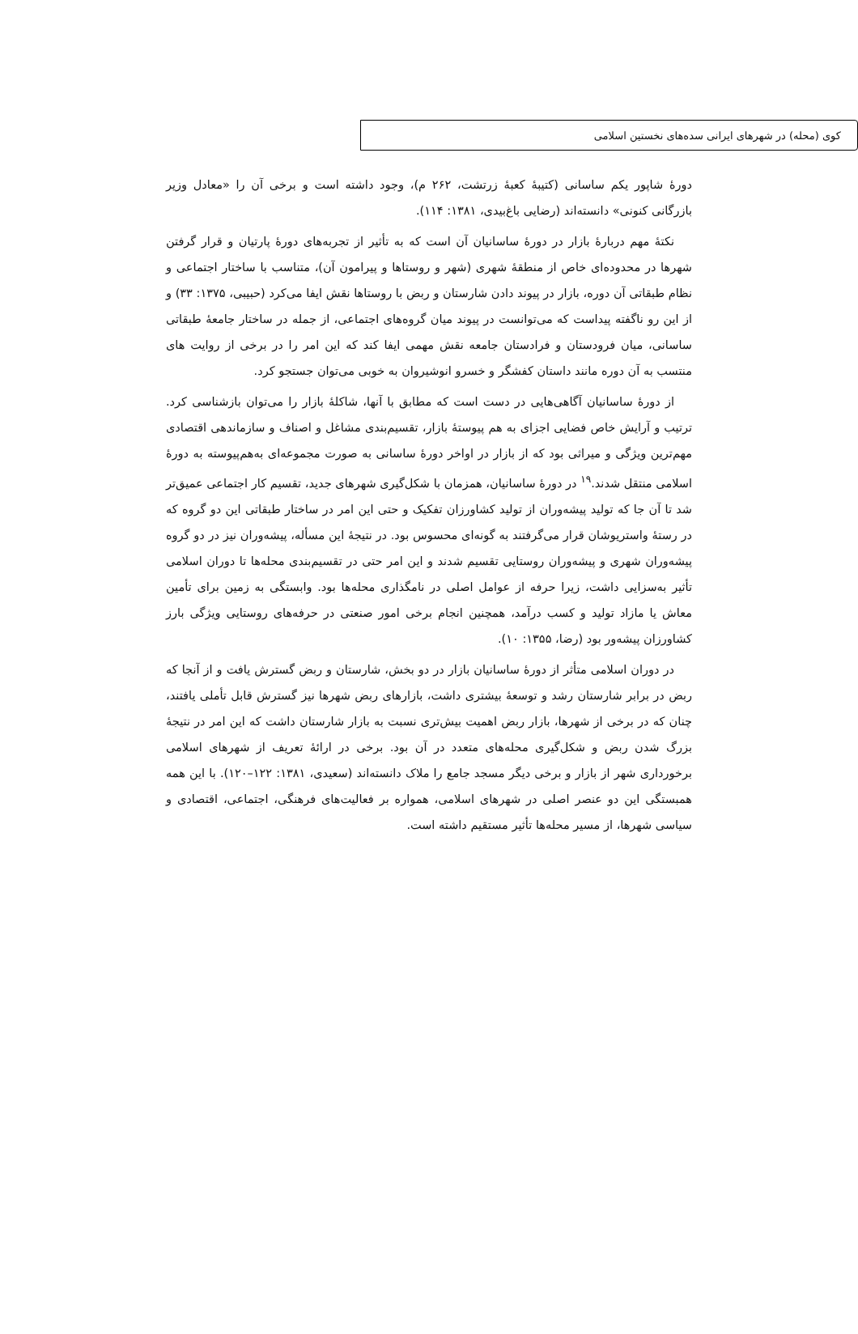کوی (محله) در شهرهای ایرانی سده‌های نخستین اسلامی
دورهٔ شاپور یکم ساسانی (کتیبهٔ کعبهٔ زرتشت، ۲۶۲ م)، وجود داشته است و برخی آن را «معادل وزیر بازرگانی کنونی» دانسته‌اند (رضایی باغ‌بیدی، ۱۳۸۱: ۱۱۴).
نکتهٔ مهم دربارهٔ بازار در دورهٔ ساسانیان آن است که به تأثیر از تجربه‌های دورهٔ پارتیان و قرار گرفتن شهرها در محدوده‌ای خاص از منطقهٔ شهری (شهر و روستاها و پیرامون آن)، متناسب با ساختار اجتماعی و نظام طبقاتی آن دوره، بازار در پیوند دادن شارستان و ربض با روستاها نقش ایفا می‌کرد (حبیبی، ۱۳۷۵: ۳۳) و از این رو ناگفته پیداست که می‌توانست در پیوند میان گروه‌های اجتماعی، از جمله در ساختار جامعهٔ طبقاتی ساسانی، میان فرودستان و فرادستان جامعه نقش مهمی ایفا کند که این امر را در برخی از روایت های منتسب به آن دوره مانند داستان کفشگر و خسرو انوشیروان به خوبی می‌توان جستجو کرد.
از دورهٔ ساسانیان آگاهی‌هایی در دست است که مطابق با آنها، شاکلهٔ بازار را می‌توان بازشناسی کرد. ترتیب و آرایش خاص فضایی اجزای به هم پیوستهٔ بازار، تقسیم‌بندی مشاغل و اصناف و سازماندهی اقتصادی مهم‌ترین ویژگی و میراثی بود که از بازار در اواخر دورهٔ ساسانی به صورت مجموعه‌ای به‌هم‌پیوسته به دورهٔ اسلامی منتقل شدند.<sup>۱۹</sup> در دورهٔ ساسانیان، همزمان با شکل‌گیری شهرهای جدید، تقسیم کار اجتماعی عمیق‌تر شد تا آن جا که تولید پیشه‌وران از تولید کشاورزان تفکیک و حتی این امر در ساختار طبقاتی این دو گروه که در رستهٔ واستریوشان قرار می‌گرفتند به گونه‌ای محسوس بود. در نتیجهٔ این مسأله، پیشه‌وران نیز در دو گروه پیشه‌وران شهری و پیشه‌وران روستایی تقسیم شدند و این امر حتی در تقسیم‌بندی محله‌ها تا دوران اسلامی تأثیر به‌سزایی داشت، زیرا حرفه از عوامل اصلی در نامگذاری محله‌ها بود. وابستگی به زمین برای تأمین معاش یا مازاد تولید و کسب درآمد، همچنین انجام برخی امور صنعتی در حرفه‌های روستایی ویژگی بارز کشاورزان پیشه‌ور بود (رضا، ۱۳۵۵: ۱۰).
در دوران اسلامی متأثر از دورهٔ ساسانیان بازار در دو بخش، شارستان و ربض گسترش یافت و از آنجا که ربض در برابر شارستان رشد و توسعهٔ بیشتری داشت، بازارهای ربض شهرها نیز گسترش قابل تأملی یافتند، چنان که در برخی از شهرها، بازار ربض اهمیت بیش‌تری نسبت به بازار شارستان داشت که این امر در نتیجهٔ بزرگ شدن ربض و شکل‌گیری محله‌های متعدد در آن بود. برخی در ارائهٔ تعریف از شهرهای اسلامی برخورداری شهر از بازار و برخی دیگر مسجد جامع را ملاک دانسته‌اند (سعیدی، ۱۳۸۱: ۱۲۲–۱۲۰). با این همه همبستگی این دو عنصر اصلی در شهرهای اسلامی، همواره بر فعالیت‌های فرهنگی، اجتماعی، اقتصادی و سیاسی شهرها، از مسیر محله‌ها تأثیر مستقیم داشته است.